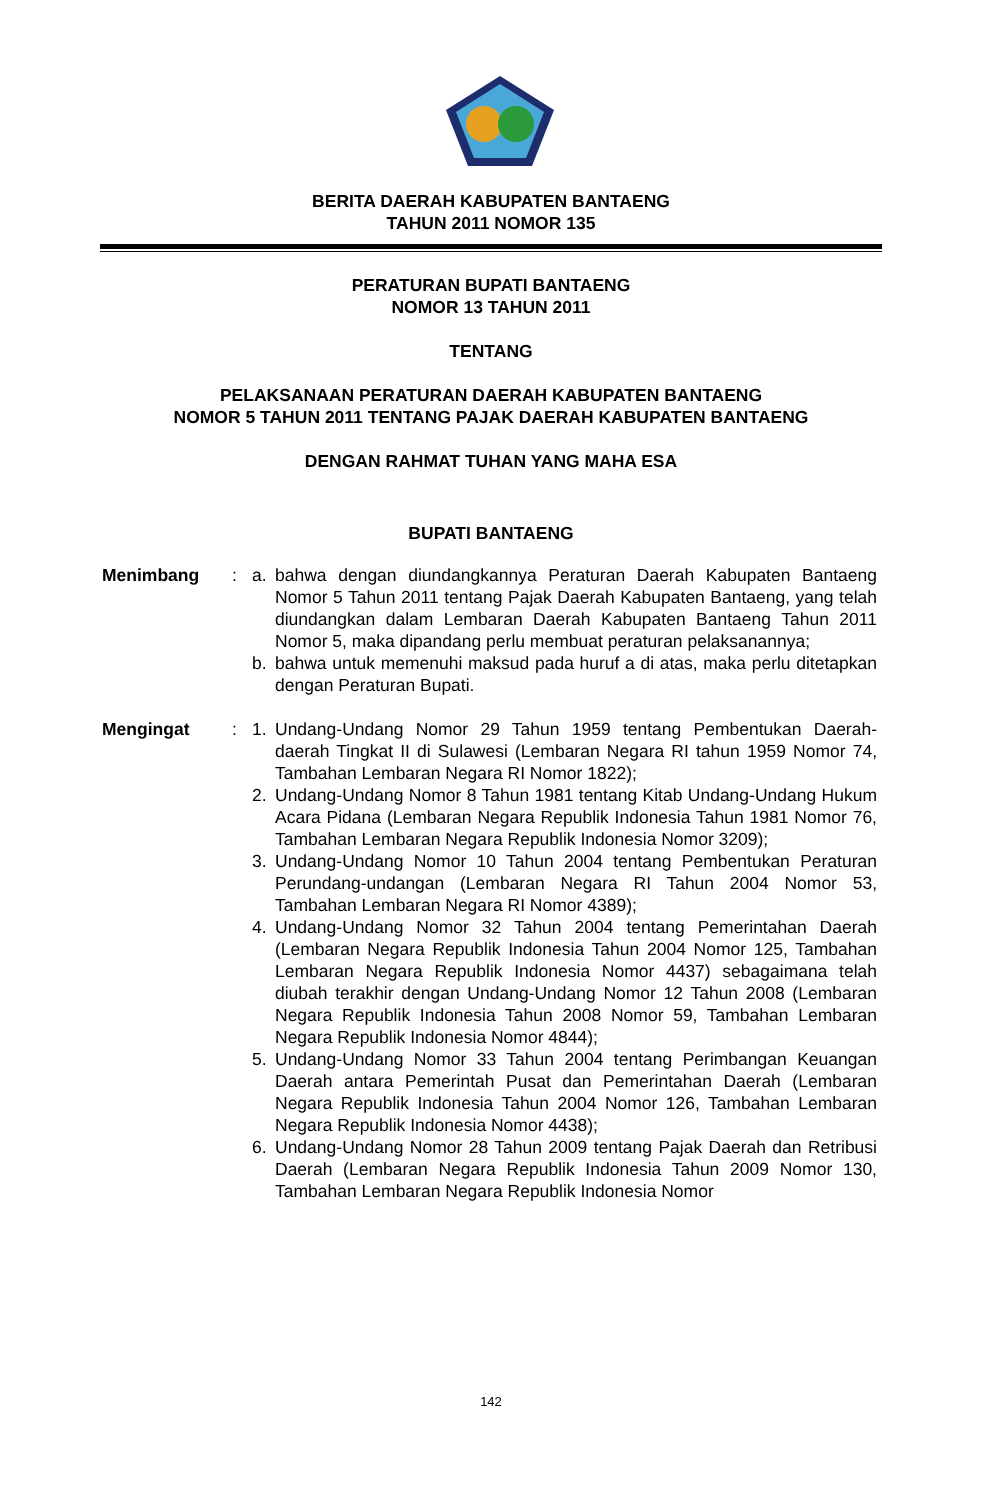BERITA DAERAH KABUPATEN BANTAENG
TAHUN 2011 NOMOR 135
PERATURAN BUPATI BANTAENG
NOMOR 13 TAHUN 2011
TENTANG
PELAKSANAAN PERATURAN DAERAH KABUPATEN BANTAENG
NOMOR 5 TAHUN 2011 TENTANG PAJAK DAERAH KABUPATEN BANTAENG
DENGAN RAHMAT TUHAN YANG MAHA ESA
BUPATI BANTAENG
Menimbang : a. bahwa dengan diundangkannya Peraturan Daerah Kabupaten Bantaeng Nomor 5 Tahun 2011 tentang Pajak Daerah Kabupaten Bantaeng, yang telah diundangkan dalam Lembaran Daerah Kabupaten Bantaeng Tahun 2011 Nomor 5, maka dipandang perlu membuat peraturan pelaksanannya;
b. bahwa untuk memenuhi maksud pada huruf a di atas, maka perlu ditetapkan dengan Peraturan Bupati.
Mengingat : 1. Undang-Undang Nomor 29 Tahun 1959 tentang Pembentukan Daerah-daerah Tingkat II di Sulawesi (Lembaran Negara RI tahun 1959 Nomor 74, Tambahan Lembaran Negara RI Nomor 1822);
2. Undang-Undang Nomor 8 Tahun 1981 tentang Kitab Undang-Undang Hukum Acara Pidana (Lembaran Negara Republik Indonesia Tahun 1981 Nomor 76, Tambahan Lembaran Negara Republik Indonesia Nomor 3209);
3. Undang-Undang Nomor 10 Tahun 2004 tentang Pembentukan Peraturan Perundang-undangan (Lembaran Negara RI Tahun 2004 Nomor 53, Tambahan Lembaran Negara RI Nomor 4389);
4. Undang-Undang Nomor 32 Tahun 2004 tentang Pemerintahan Daerah (Lembaran Negara Republik Indonesia Tahun 2004 Nomor 125, Tambahan Lembaran Negara Republik Indonesia Nomor 4437) sebagaimana telah diubah terakhir dengan Undang-Undang Nomor 12 Tahun 2008 (Lembaran Negara Republik Indonesia Tahun 2008 Nomor 59, Tambahan Lembaran Negara Republik Indonesia Nomor 4844);
5. Undang-Undang Nomor 33 Tahun 2004 tentang Perimbangan Keuangan Daerah antara Pemerintah Pusat dan Pemerintahan Daerah (Lembaran Negara Republik Indonesia Tahun 2004 Nomor 126, Tambahan Lembaran Negara Republik Indonesia Nomor 4438);
6. Undang-Undang Nomor 28 Tahun 2009 tentang Pajak Daerah dan Retribusi Daerah (Lembaran Negara Republik Indonesia Tahun 2009 Nomor 130, Tambahan Lembaran Negara Republik Indonesia Nomor
142